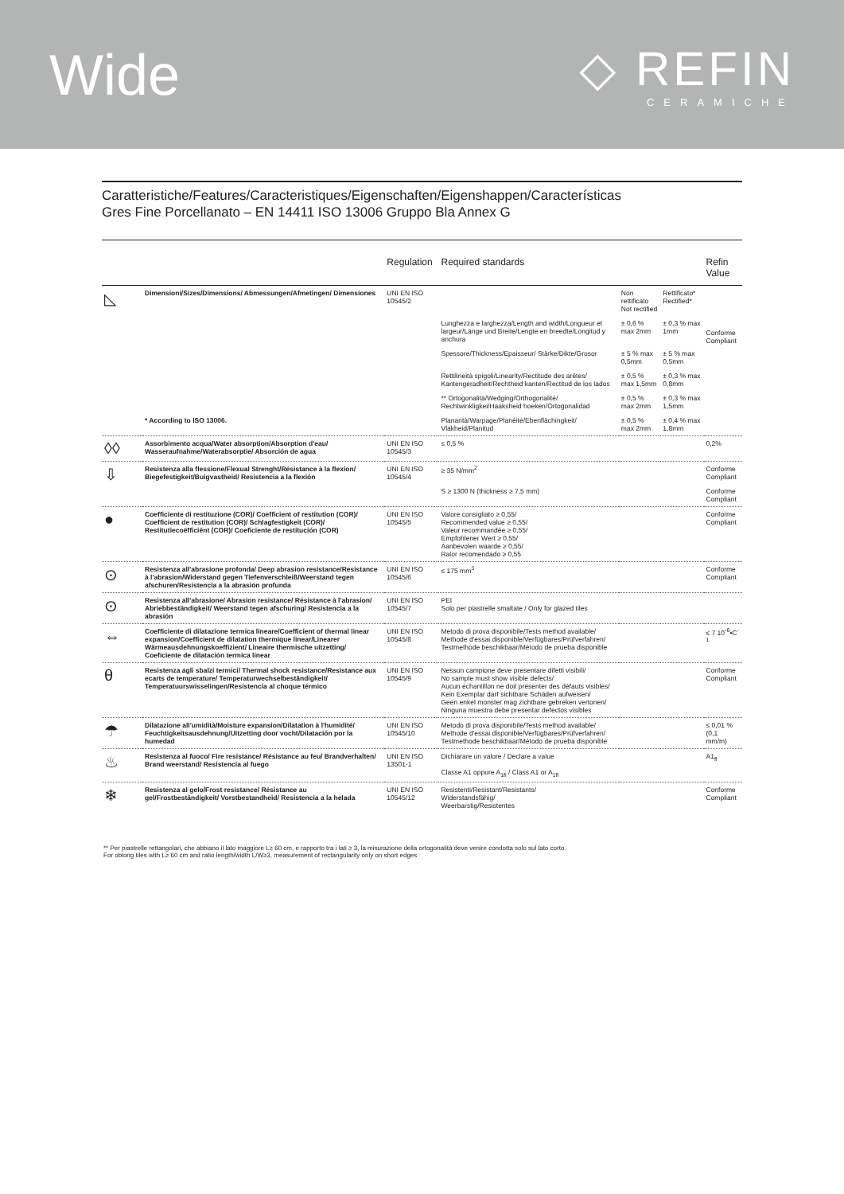Wide
◇ REFIN
CERAMICHE
Caratteristiche/Features/Caracteristiques/Eigenschaften/Eigenshappen/Características
Gres Fine Porcellanato – EN 14411 ISO 13006 Gruppo Bla Annex G
| | | Regulation | Required standards | | | Refin Value |
| --- | --- | --- | --- | --- | --- | --- |
| ◺ | Dimensioni/Sizes/Dimensions/ Abmessungen/Afmetingen/ Dimensiones | UNI EN ISO 10545/2 | | Non rettificato Not rectified | Rettificato* Rectified* | Conforme Compliant |
| | | | Lunghezza e larghezza/Length and width/Longueur et largeur/Länge und Breite/Lengte en breedte/Longitud y anchura | ± 0,6 % max 2mm | ± 0,3 % max 1mm | |
| | | | Spessore/Thickness/Epaisseur/ Stärke/Dikte/Grosor | ± 5 % max 0,5mm | ± 5 % max 0,5mm | |
| | | | Rettilineità spigoli/Linearity/Rectitude des arêtes/ Kantengeradheit/Rechtheid kanten/Rectitud de los lados | ± 0,5 % max 1,5mm | ± 0,3 % max 0,8mm | |
| | | | ** Ortogonalità/Wedging/Orthogonalité/ Rechtwinkligkei/Haaksheid hoeken/Ortogonalidad | ± 0,5 % max 2mm | ± 0,3 % max 1,5mm | |
| | * According to ISO 13006. | | Planarità/Warpage/Planéité/Ebenflächingkeit/ Vlakheid/Planitud | ± 0,5 % max 2mm | ± 0,4 % max 1,8mm | |
| ◊◊ | Assorbimento acqua/Water absorption/Absorption d'eau/ Wasseraufnahme/Waterabsorptie/ Absorción de agua | UNI EN ISO 10545/3 | ≤ 0,5 % | | | 0,2% |
| ⇩ | Resistenza alla flessione/Flexual Strenght/Résistance à la flexion/ Biegefestigkeit/Buigvastheid/ Resistencia a la flexión | UNI EN ISO 10545/4 | ≥ 35 N/mm<sup>2</sup> | | | Conforme Compliant |
| | | | S ≥ 1300 N (thickness ≥ 7,5 mm) | | | Conforme Compliant |
| ● | Coefficiente di restituzione (COR)/ Coefficient of restitution (COR)/ Coefficient de restitution (COR)/ Schlagfestigkeit (COR)/ Restitutiecoëfficiënt (COR)/ Coeficiente de restitución (COR) | UNI EN ISO 10545/5 | Valore consigliato ≥ 0,55/ Recommended value ≥ 0,55/ Valeur recommandée ≥ 0,55/ Empfohlener Wert ≥ 0,55/ Aanbevolen waarde ≥ 0,55/ Ralor recomendado ≥ 0,55 | | | Conforme Compliant |
| ⊙ | Resistenza all'abrasione profonda/ Deep abrasion resistance/Resistance à l'abrasion/Widerstand gegen Tiefenverschleiß/Weerstand tegen afschuren/Resistencia a la abrasión profunda | UNI EN ISO 10545/6 | ≤ 175 mm<sup>3</sup> | | | Conforme Compliant |
| ⊙ | Resistenza all'abrasione/ Abrasion resistance/ Résistance à l'abrasion/ Abriebbeständigkeit/ Weerstand tegen afschuring/ Resistencia a la abrasión | UNI EN ISO 10545/7 | PEI Solo per piastrelle smaltate / Only for glazed tiles | | | |
| ⇔ | Coefficiente di dilatazione termica lineare/Coefficient of thermal linear expansion/Coefficient de dilatation thermique linear/Linearer Wärmeausdehnungskoeffizient/ Lineaire thermische uitzetting/ Coeficiente de dilatación termica linear | UNI EN ISO 10545/8 | Metodo di prova disponibile/Tests method available/ Methode d'essai disponible/Verfügbares/Prüfverfahren/ Testmethode beschikbaar/Método de prueba disponible | | | ≤ 7 10<sup>-6</sup>•C<sup>-1</sup> |
| θ | Resistenza agli sbalzi termici/ Thermal shock resistance/Resistance aux ecarts de temperature/ Temperaturwechselbeständigkeit/ Temperatuurswisselingen/Resistencia al choque térmico | UNI EN ISO 10545/9 | Nessun campione deve presentare difetti visibili/ No sample must show visible defects/ Aucun échantillon ne doit présenter des défauts visibles/ Kein Exemplar darf sichtbare Schäden aufweisen/ Geen enkel monster mag zichtbare gebreken vertonen/ Ninguna muestra debe presentar defectos visibles | | | Conforme Compliant |
| ☂ | Dilatazione all'umidità/Moisture expansion/Dilatation à l'humidité/ Feuchtigkeitsausdehnung/Uitzetting door vocht/Dilatación por la humedad | UNI EN ISO 10545/10 | Metodo di prova disponibile/Tests method available/ Methode d'essai disponible/Verfügbares/Prüfverfahren/ Testmethode beschikbaar/Método de prueba disponible | | | ≤ 0,01 % (0,1 mm/m) |
| ♨ | Resistenza al fuoco/ Fire resistance/ Résistance au feu/ Brandverhalten/ Brand weerstand/ Resistencia al fuego | UNI EN ISO 13501-1 | Dichiarare un valore / Declare a value Classe A1 oppure A<sub>1fl</sub> / Class A1 or A<sub>1fl</sub> | | | A1<sub>fl</sub> |
| ❄ | Resistenza al gelo/Frost resistance/ Résistance au gel/Frostbeständigkeit/ Vorstbestandheid/ Resistencia a la helada | UNI EN ISO 10545/12 | Resistenti/Resistant/Resistants/ Widerstandsfähig/ Weerbarstig/Resistentes | | | Conforme Compliant |
** Per piastrelle rettangolari, che abbiano il lato maggiore L≥ 60 cm, e rapporto tra i lati ≥ 3, la misurazione della ortogonalità deve venire condotta solo sul lato corto.
For oblong tiles with L≥ 60 cm and ratio length/width L/W≥3, measurement of rectangularity only on short edges